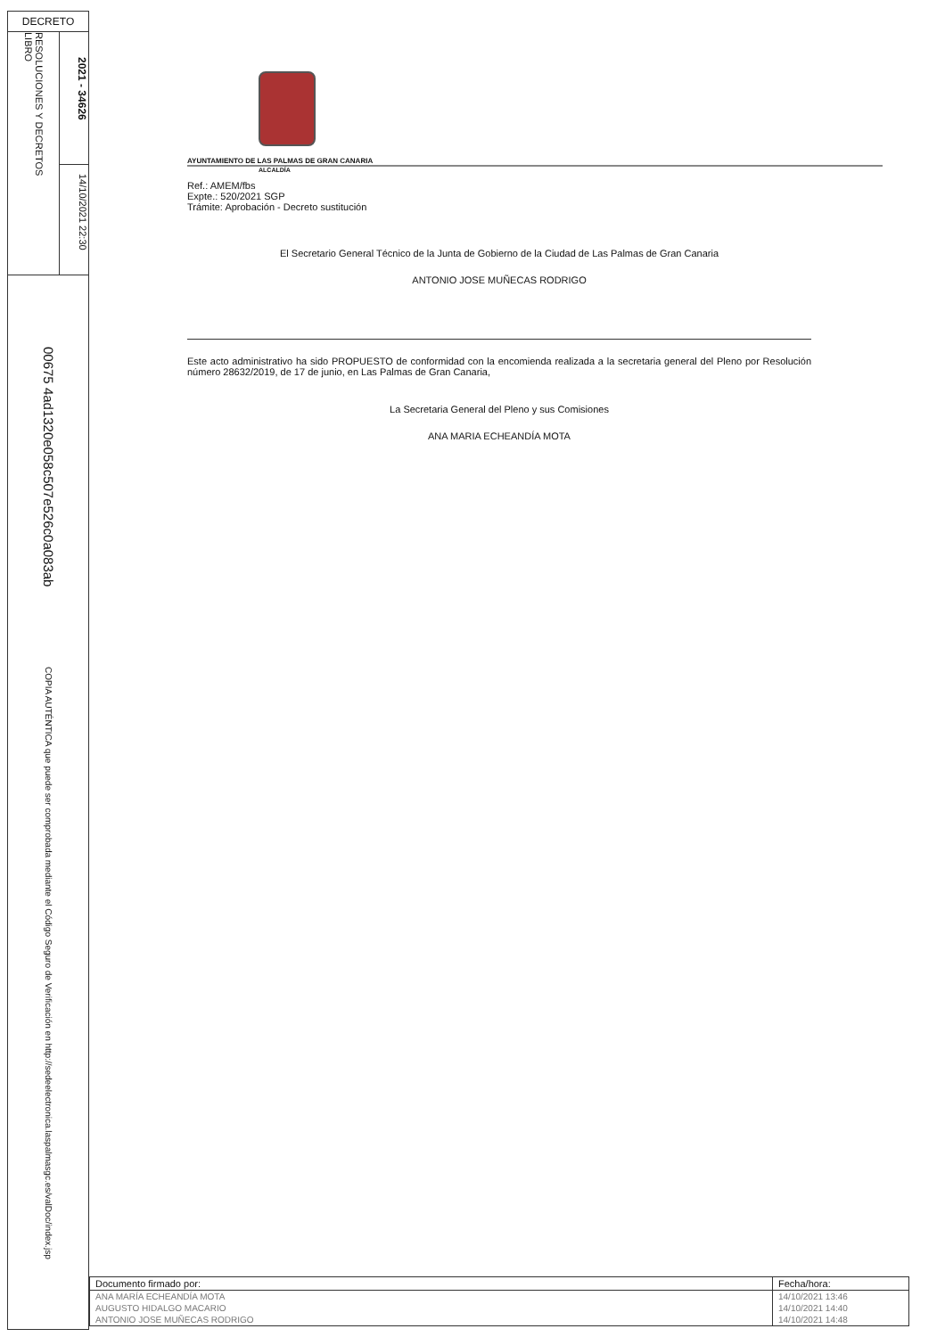DECRETO
RESOLUCIONES Y DECRETOS
LIBRO
2021 - 34626
14/10/2021 22:30
00675 4ad1320e058c507e526c0a083ab
COPIA AUTÉNTICA que puede ser comprobada mediante el Código Seguro de Verificación en http://sedeelectronica.laspalmasgc.es/valDoc/index.jsp
AYUNTAMIENTO DE LAS PALMAS DE GRAN CANARIA
ALCALDÍA
Ref.: AMEM/fbs
Expte.: 520/2021 SGP
Trámite: Aprobación - Decreto sustitución
El Secretario General Técnico de la Junta de Gobierno de la Ciudad de Las Palmas de Gran Canaria
ANTONIO JOSE MUÑECAS RODRIGO
Este acto administrativo ha sido PROPUESTO de conformidad con la encomienda realizada a la secretaria general del Pleno por Resolución número 28632/2019, de 17 de junio, en Las Palmas de Gran Canaria,
La Secretaria General del Pleno y sus Comisiones
ANA MARIA ECHEANDÍA MOTA
| Documento firmado por: | Fecha/hora: |
| --- | --- |
| ANA MARÍA ECHEANDÍA MOTA | 14/10/2021 13:46 |
| AUGUSTO HIDALGO MACARIO | 14/10/2021 14:40 |
| ANTONIO JOSE MUÑECAS RODRIGO | 14/10/2021 14:48 |